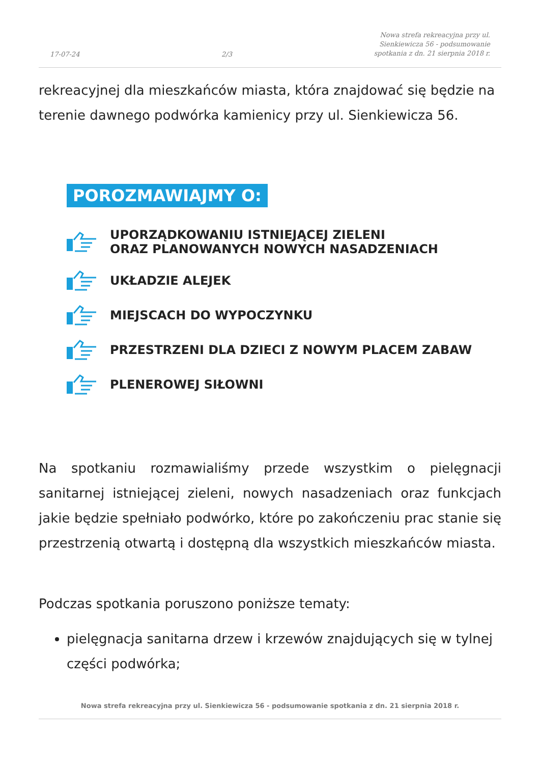17-07-24 2/3 Nowa strefa rekreacyjna przy ul.
Sienkiewicza 56 - podsumowanie
spotkania z dn. 21 sierpnia 2018 r.
rekreacyjnej dla mieszkańców miasta, która znajdować się będzie na terenie dawnego podwórka kamienicy przy ul. Sienkiewicza 56.
POROZMAWIAJMY O:
UPORZĄDKOWANIU ISTNIEJĄCEJ ZIELENI
ORAZ PLANOWANYCH NOWYCH NASADZENIACH
UKŁADZIE ALEJEK
MIEJSCACH DO WYPOCZYNKU
PRZESTRZENI DLA DZIECI Z NOWYM PLACEM ZABAW
PLENEROWEJ SIŁOWNI
Na spotkaniu rozmawialiśmy przede wszystkim o pielęgnacji sanitarnej istniejącej zieleni, nowych nasadzeniach oraz funkcjach jakie będzie spełniało podwórko, które po zakończeniu prac stanie się przestrzenią otwartą i dostępną dla wszystkich mieszkańców miasta.
Podczas spotkania poruszono poniższe tematy:
pielęgnacja sanitarna drzew i krzewów znajdujących się w tylnej części podwórka;
Nowa strefa rekreacyjna przy ul. Sienkiewicza 56 - podsumowanie spotkania z dn. 21 sierpnia 2018 r.